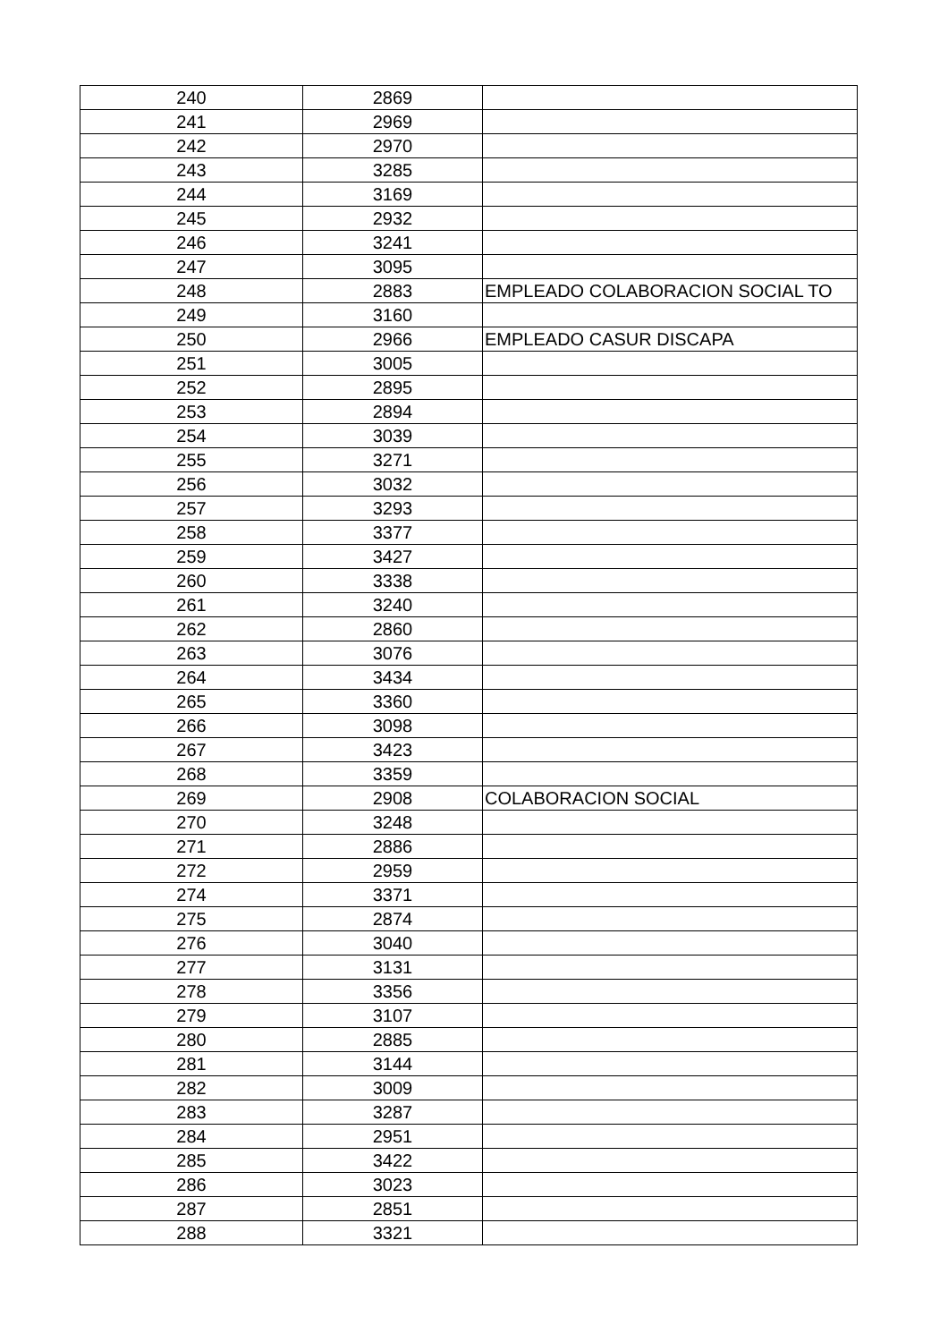| 240 | 2869 | |
| 241 | 2969 | |
| 242 | 2970 | |
| 243 | 3285 | |
| 244 | 3169 | |
| 245 | 2932 | |
| 246 | 3241 | |
| 247 | 3095 | |
| 248 | 2883 | EMPLEADO COLABORACION SOCIAL TO |
| 249 | 3160 | |
| 250 | 2966 | EMPLEADO CASUR DISCAPA |
| 251 | 3005 | |
| 252 | 2895 | |
| 253 | 2894 | |
| 254 | 3039 | |
| 255 | 3271 | |
| 256 | 3032 | |
| 257 | 3293 | |
| 258 | 3377 | |
| 259 | 3427 | |
| 260 | 3338 | |
| 261 | 3240 | |
| 262 | 2860 | |
| 263 | 3076 | |
| 264 | 3434 | |
| 265 | 3360 | |
| 266 | 3098 | |
| 267 | 3423 | |
| 268 | 3359 | |
| 269 | 2908 | COLABORACION SOCIAL |
| 270 | 3248 | |
| 271 | 2886 | |
| 272 | 2959 | |
| 274 | 3371 | |
| 275 | 2874 | |
| 276 | 3040 | |
| 277 | 3131 | |
| 278 | 3356 | |
| 279 | 3107 | |
| 280 | 2885 | |
| 281 | 3144 | |
| 282 | 3009 | |
| 283 | 3287 | |
| 284 | 2951 | |
| 285 | 3422 | |
| 286 | 3023 | |
| 287 | 2851 | |
| 288 | 3321 | |